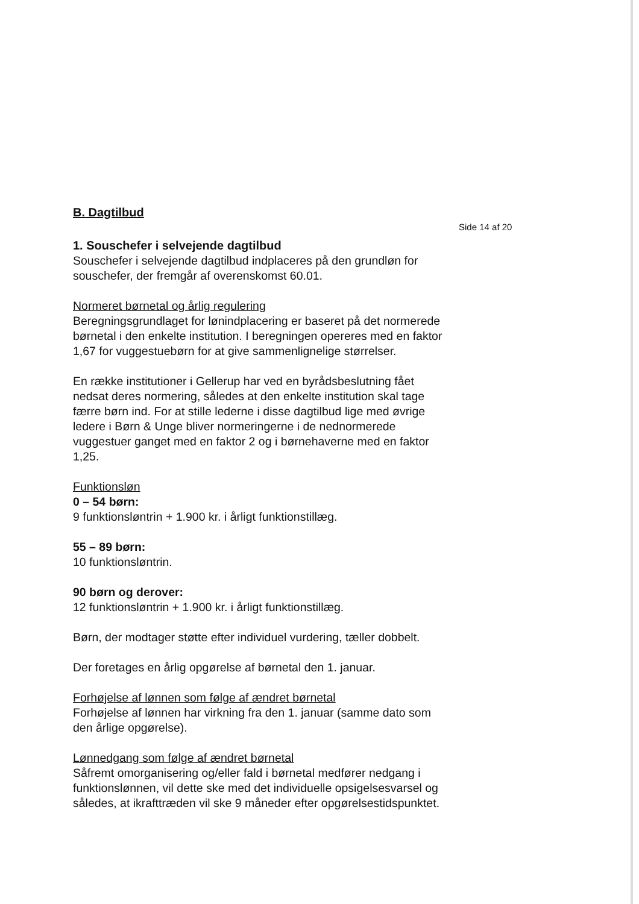B. Dagtilbud
1. Souschefer i selvejende dagtilbud
Souschefer i selvejende dagtilbud indplaceres på den grundløn for souschefer, der fremgår af overenskomst 60.01.
Normeret børnetal og årlig regulering
Beregningsgrundlaget for lønindplacering er baseret på det normerede børnetal i den enkelte institution. I beregningen opereres med en faktor 1,67 for vuggestuebørn for at give sammenlignelige størrelser.
En række institutioner i Gellerup har ved en byrådsbeslutning fået nedsat deres normering, således at den enkelte institution skal tage færre børn ind. For at stille lederne i disse dagtilbud lige med øvrige ledere i Børn & Unge bliver normeringerne i de nednormerede vuggestuer ganget med en faktor 2 og i børnehaverne med en faktor 1,25.
Funktionsløn
0 – 54 børn:
9 funktionsløntrin + 1.900 kr. i årligt funktionstillæg.
55 – 89 børn:
10 funktionsløntrin.
90 børn og derover:
12 funktionsløntrin + 1.900 kr. i årligt funktionstillæg.
Børn, der modtager støtte efter individuel vurdering, tæller dobbelt.
Der foretages en årlig opgørelse af børnetal den 1. januar.
Forhøjelse af lønnen som følge af ændret børnetal
Forhøjelse af lønnen har virkning fra den 1. januar (samme dato som den årlige opgørelse).
Lønnedgang som følge af ændret børnetal
Såfremt omorganisering og/eller fald i børnetal medfører nedgang i funktionslønnen, vil dette ske med det individuelle opsigelsesvarsel og således, at ikrafttræden vil ske 9 måneder efter opgørelsestidspunktet.
Side 14 af 20